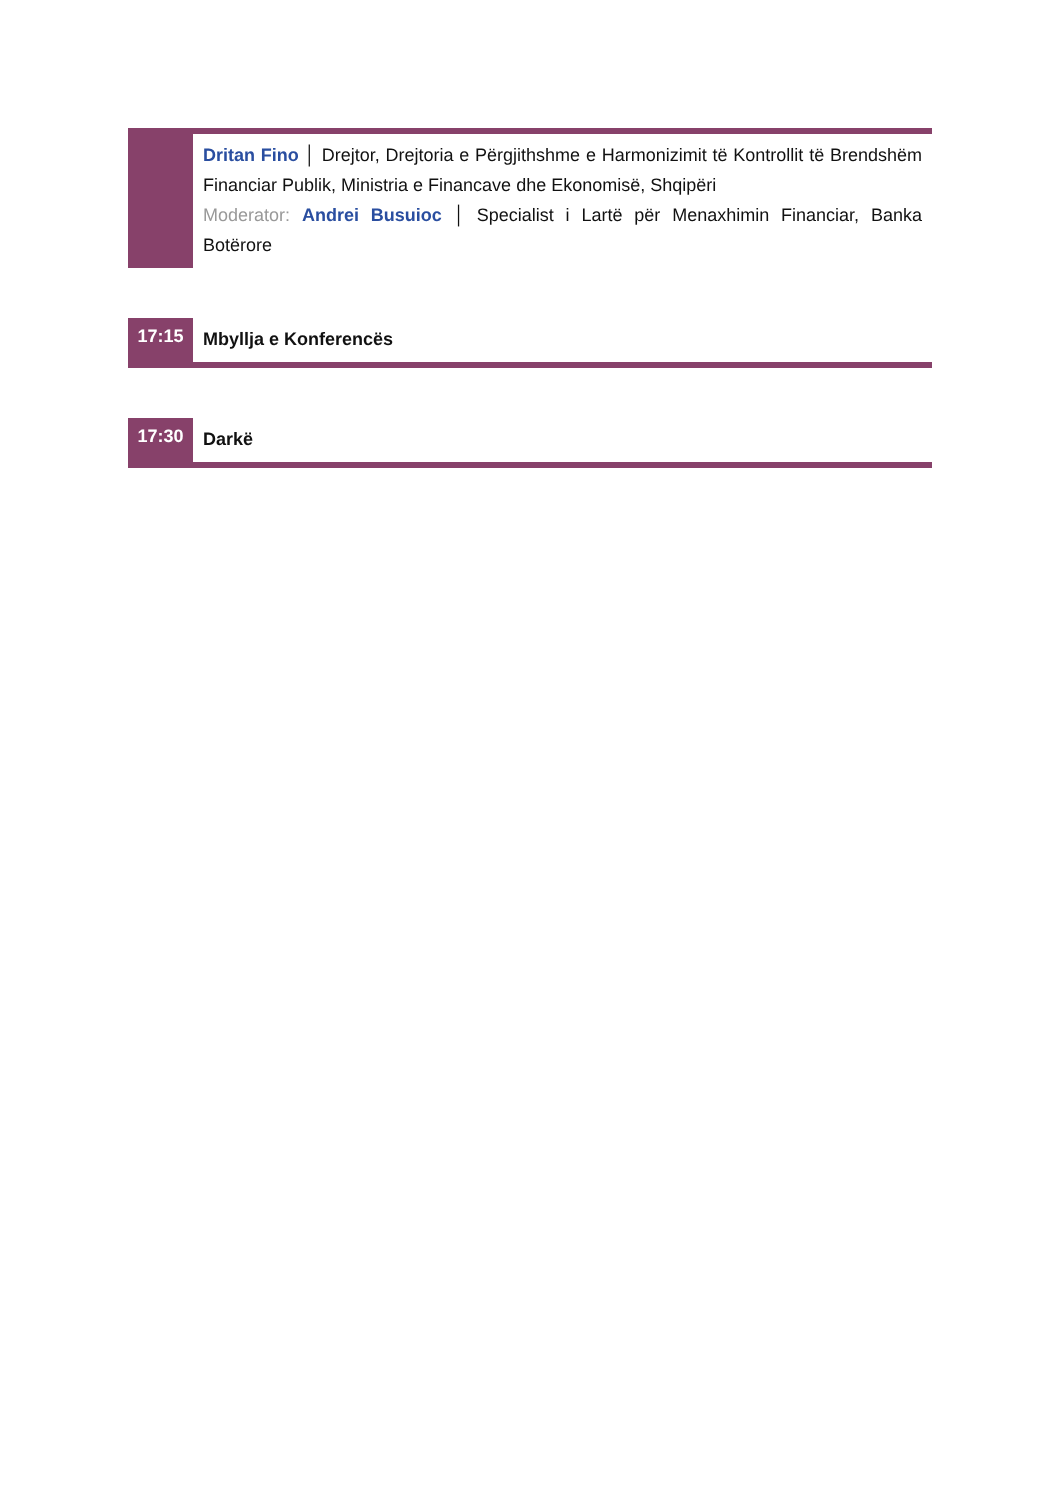| | Dritan Fino │ Drejtor, Drejtoria e Përgjithshme e Harmonizimit të Kontrollit të Brendshëm Financiar Publik, Ministria e Financave dhe Ekonomisë, Shqipëri Moderator: Andrei Busuioc │ Specialist i Lartë për Menaxhimin Financiar, Banka Botërore |
| 17:15 | Mbyllja e Konferencës |
| 17:30 | Darkë |